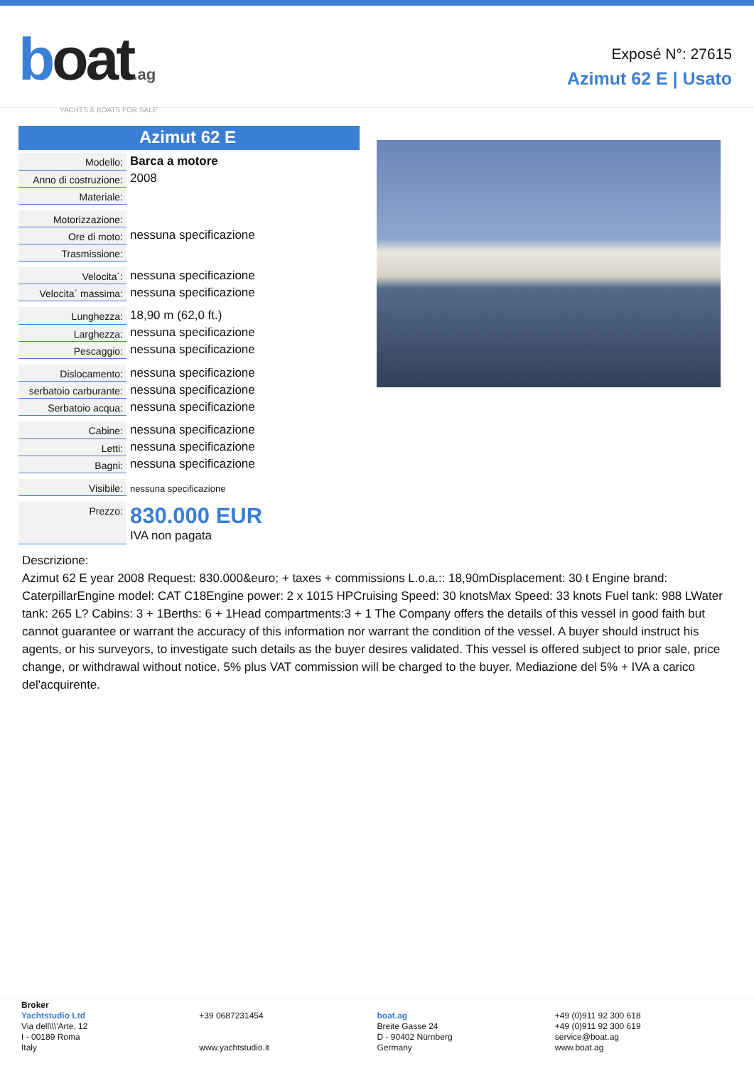boat.ag
YACHTS & BOATS FOR SALE
Exposé N°: 27615
Azimut 62 E | Usato
Azimut 62 E
| Modello: | Barca a motore |
| Anno di costruzione: | 2008 |
| Materiale: | |
| Motorizzazione: | |
| Ore di moto: | nessuna specificazione |
| Trasmissione: | |
| Velocita´: | nessuna specificazione |
| Velocita´ massima: | nessuna specificazione |
| Lunghezza: | 18,90 m (62,0 ft.) |
| Larghezza: | nessuna specificazione |
| Pescaggio: | nessuna specificazione |
| Dislocamento: | nessuna specificazione |
| serbatoio carburante: | nessuna specificazione |
| Serbatoio acqua: | nessuna specificazione |
| Cabine: | nessuna specificazione |
| Letti: | nessuna specificazione |
| Bagni: | nessuna specificazione |
| Visibile: | nessuna specificazione |
| Prezzo: | 830.000 EUR IVA non pagata |
Descrizione:
Azimut 62 E year 2008 Request: 830.000&euro; + taxes + commissions L.o.a.:: 18,90mDisplacement: 30 t Engine brand: CaterpillarEngine model: CAT C18Engine power: 2 x 1015 HPCruising Speed: 30 knotsMax Speed: 33 knots Fuel tank: 988 LWater tank: 265 L? Cabins: 3 + 1Berths: 6 + 1Head compartments:3 + 1 The Company offers the details of this vessel in good faith but cannot guarantee or warrant the accuracy of this information nor warrant the condition of the vessel. A buyer should instruct his agents, or his surveyors, to investigate such details as the buyer desires validated. This vessel is offered subject to prior sale, price change, or withdrawal without notice. 5% plus VAT commission will be charged to the buyer. Mediazione del 5% + IVA a carico del'acquirente.
Broker
Yachtstudio Ltd
Via dell\\\'Arte, 12
I - 00189 Roma
Italy
+39 0687231454
www.yachtstudio.it
boat.ag
Breite Gasse 24
D - 90402 Nürnberg
Germany
+49 (0)911 92 300 618
+49 (0)911 92 300 619
service@boat.ag
www.boat.ag